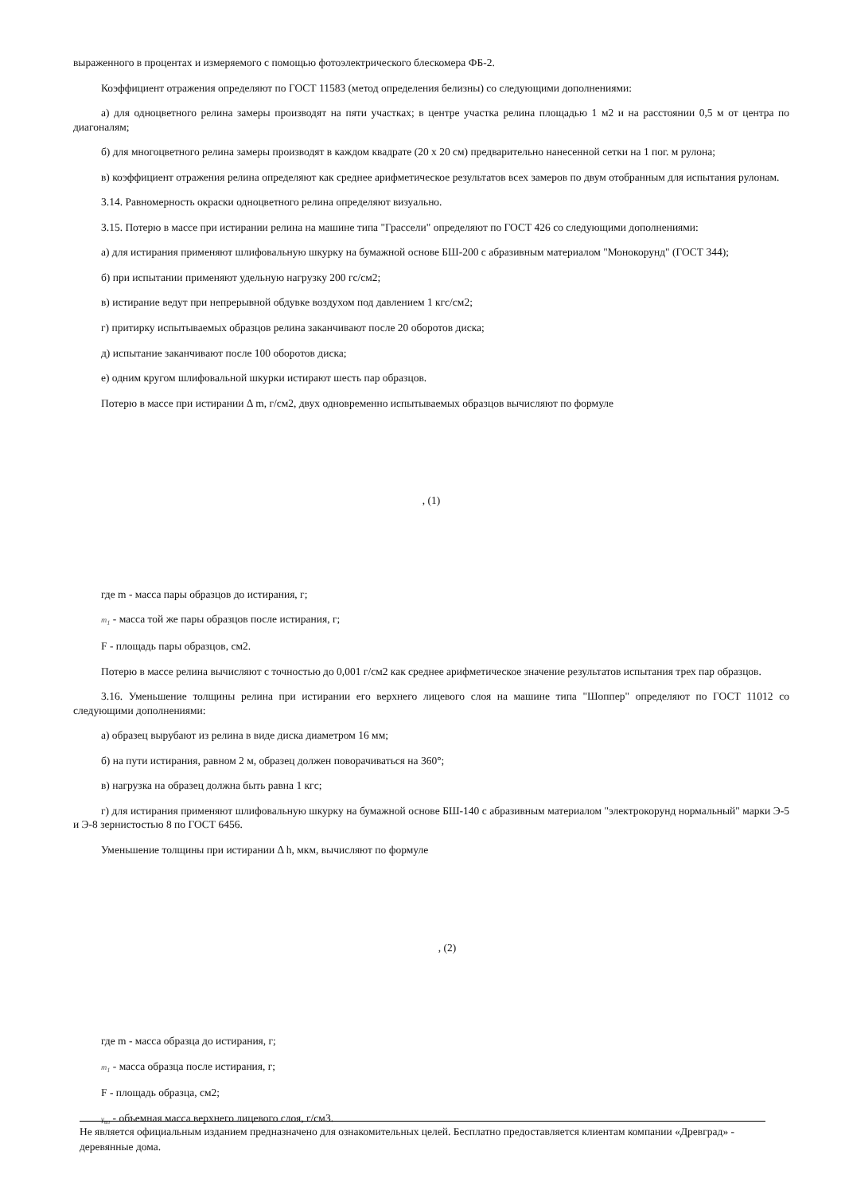выраженного в процентах и измеряемого с помощью фотоэлектрического блескомера ФБ-2.
Коэффициент отражения определяют по ГОСТ 11583 (метод определения белизны) со следующими дополнениями:
а) для одноцветного релина замеры производят на пяти участках; в центре участка релина площадью 1 м2 и на расстоянии 0,5 м от центра по диагоналям;
б) для многоцветного релина замеры производят в каждом квадрате (20 х 20 см) предварительно нанесенной сетки на 1 пог. м рулона;
в) коэффициент отражения релина определяют как среднее арифметическое результатов всех замеров по двум отобранным для испытания рулонам.
3.14. Равномерность окраски одноцветного релина определяют визуально.
3.15. Потерю в массе при истирании релина на машине типа "Грассели" определяют по ГОСТ 426 со следующими дополнениями:
а) для истирания применяют шлифовальную шкурку на бумажной основе БШ-200 с абразивным материалом "Монокорунд" (ГОСТ 344);
б) при испытании применяют удельную нагрузку 200 гс/см2;
в) истирание ведут при непрерывной обдувке воздухом под давлением 1 кгс/см2;
г) притирку испытываемых образцов релина заканчивают после 20 оборотов диска;
д) испытание заканчивают после 100 оборотов диска;
е) одним кругом шлифовальной шкурки истирают шесть пар образцов.
Потерю в массе при истирании Δ m, г/см2, двух одновременно испытываемых образцов вычисляют по формуле
, (1)
где m - масса пары образцов до истирания, г;
m<sub>1</sub> - масса той же пары образцов после истирания, г;
F - площадь пары образцов, см2.
Потерю в массе релина вычисляют с точностью до 0,001 г/см2 как среднее арифметическое значение результатов испытания трех пар образцов.
3.16. Уменьшение толщины релина при истирании его верхнего лицевого слоя на машине типа "Шоппер" определяют по ГОСТ 11012 со следующими дополнениями:
а) образец вырубают из релина в виде диска диаметром 16 мм;
б) на пути истирания, равном 2 м, образец должен поворачиваться на 360°;
в) нагрузка на образец должна быть равна 1 кгс;
г) для истирания применяют шлифовальную шкурку на бумажной основе БШ-140 с абразивным материалом "электрокорунд нормальный" марки Э-5 и Э-8 зернистостью 8 по ГОСТ 6456.
Уменьшение толщины при истирании Δ h, мкм, вычисляют по формуле
, (2)
где m - масса образца до истирания, г;
m<sub>1</sub> - масса образца после истирания, г;
F - площадь образца, см2;
γ<sub>вл</sub> - объемная масса верхнего лицевого слоя, г/см3.
Не является официальным изданием предназначено для ознакомительных целей. Бесплатно предоставляется клиентам компании «Древград» - деревянные дома.